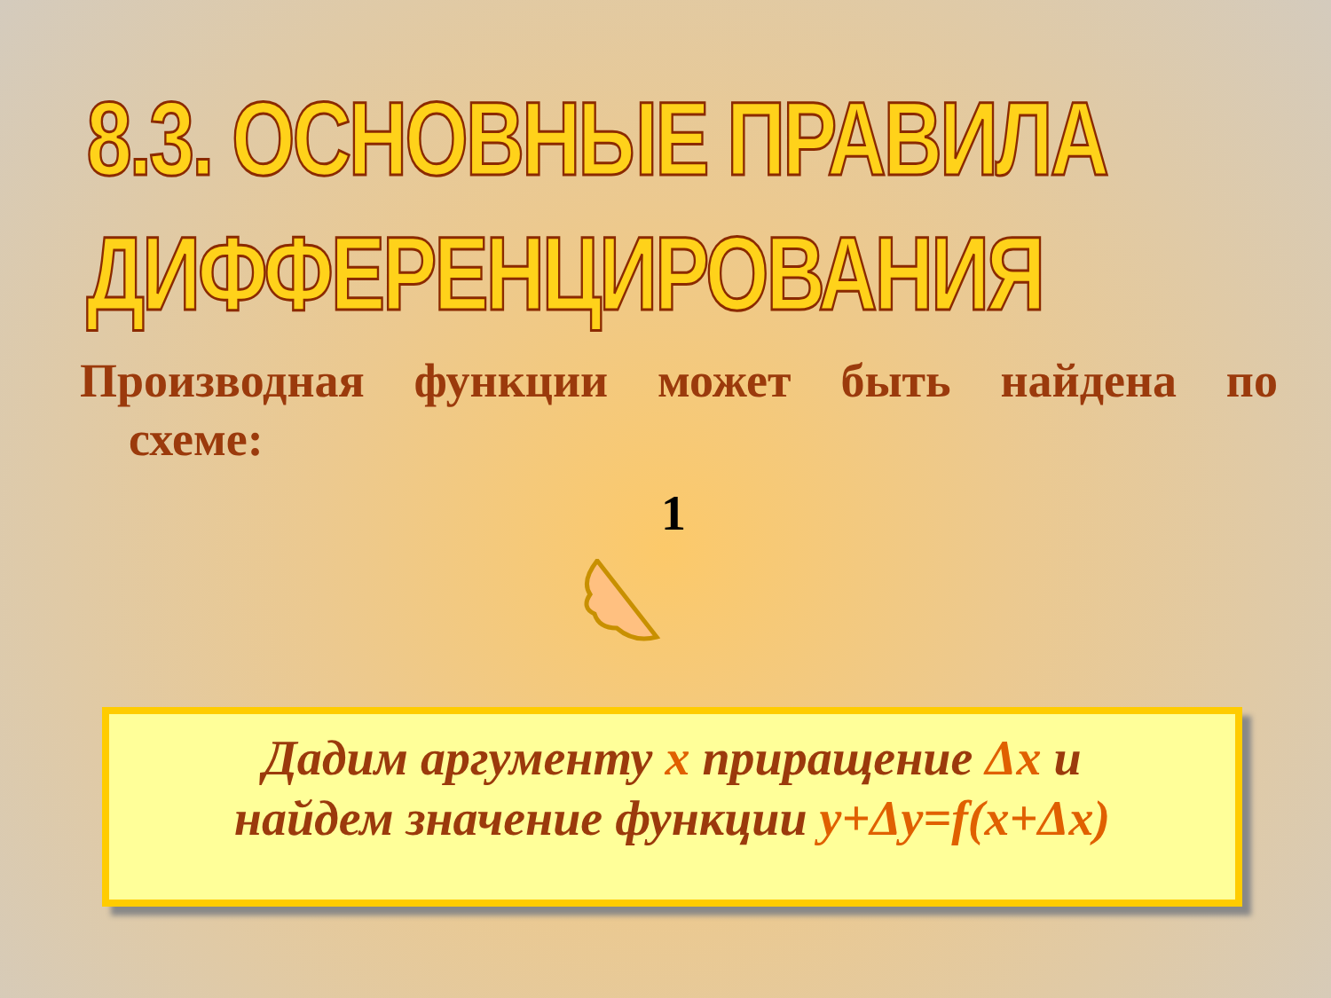8.3. ОСНОВНЫЕ ПРАВИЛА
ДИФФЕРЕНЦИРОВАНИЯ
Производная функции может быть найдена по
схеме:
1
Дадим аргументу x приращение Δx и
найдем значение функции y+Δy=f(x+Δx)